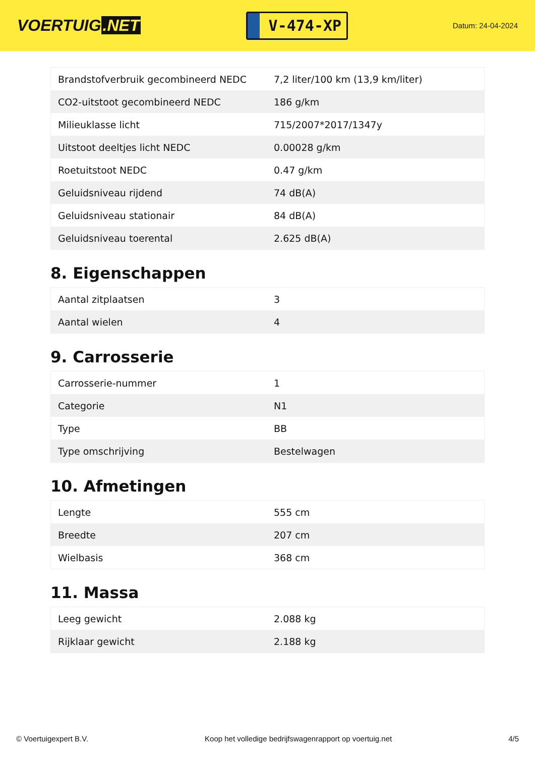VOERTUIG.NET
V-474-XP
Datum: 24-04-2024
| Brandstofverbruik gecombineerd NEDC | 7,2 liter/100 km (13,9 km/liter) |
| CO2-uitstoot gecombineerd NEDC | 186 g/km |
| Milieuklasse licht | 715/2007*2017/1347y |
| Uitstoot deeltjes licht NEDC | 0.00028 g/km |
| Roetuitstoot NEDC | 0.47 g/km |
| Geluidsniveau rijdend | 74 dB(A) |
| Geluidsniveau stationair | 84 dB(A) |
| Geluidsniveau toerental | 2.625 dB(A) |
8. Eigenschappen
| Aantal zitplaatsen | 3 |
| Aantal wielen | 4 |
9. Carrosserie
| Carrosserie-nummer | 1 |
| Categorie | N1 |
| Type | BB |
| Type omschrijving | Bestelwagen |
10. Afmetingen
| Lengte | 555 cm |
| Breedte | 207 cm |
| Wielbasis | 368 cm |
11. Massa
| Leeg gewicht | 2.088 kg |
| Rijklaar gewicht | 2.188 kg |
© Voertuigexpert B.V. Koop het volledige bedrijfswagenrapport op voertuig.net 4/5